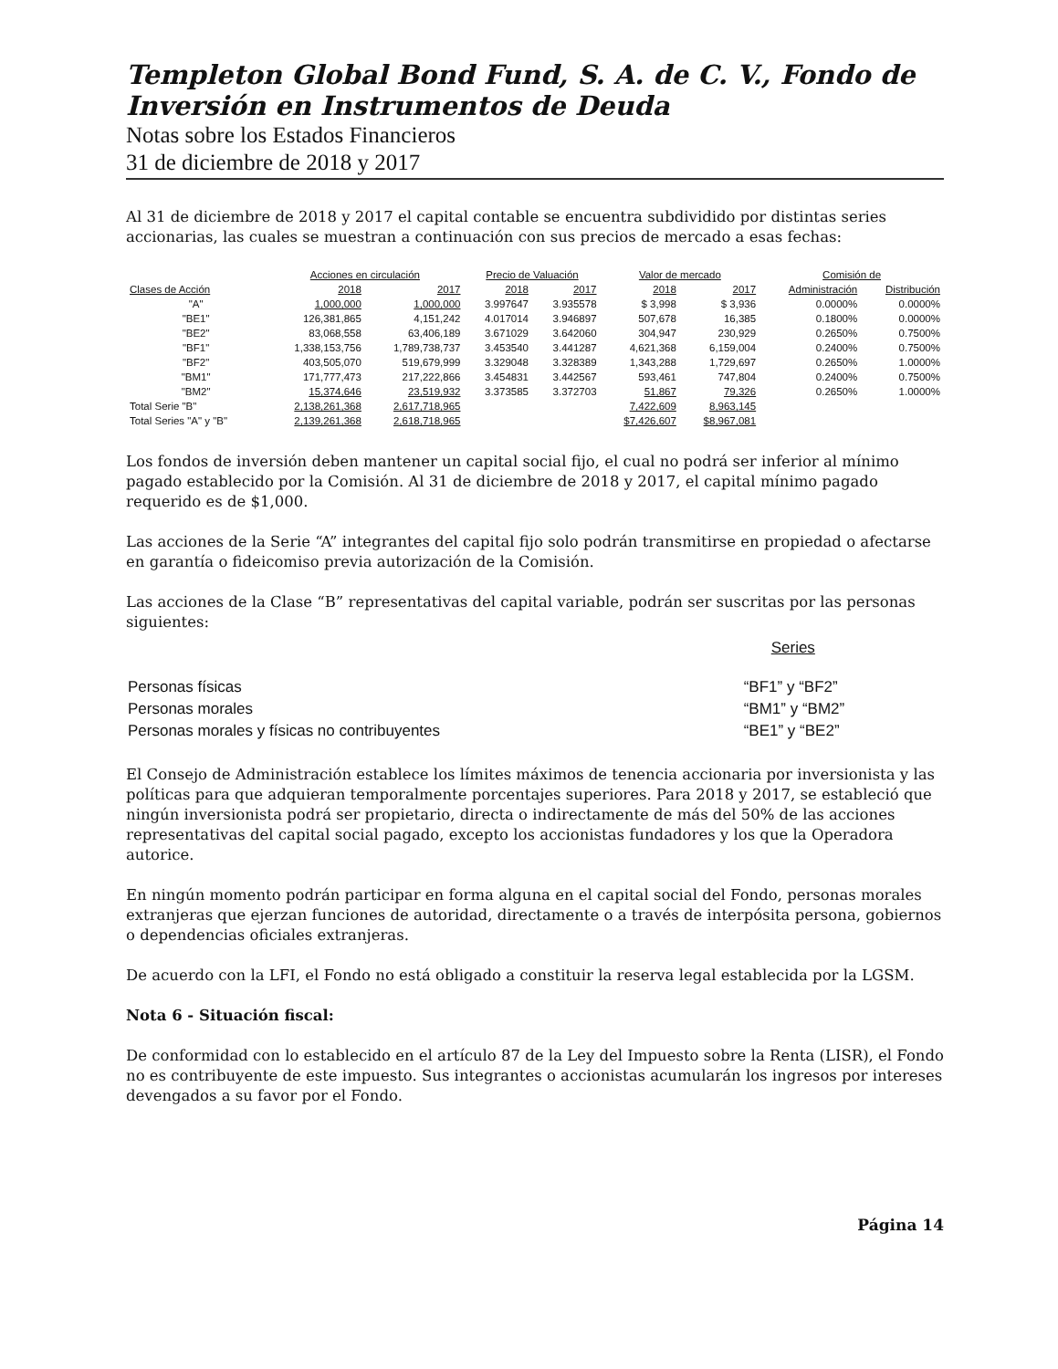Templeton Global Bond Fund, S. A. de C. V., Fondo de Inversión en Instrumentos de Deuda
Notas sobre los Estados Financieros
31 de diciembre de 2018 y 2017
Al 31 de diciembre de 2018 y 2017 el capital contable se encuentra subdividido por distintas series accionarias, las cuales se muestran a continuación con sus precios de mercado a esas fechas:
| | Acciones en circulación | | Precio de Valuación | | Valor de mercado | | Comisión de | |
| --- | --- | --- | --- | --- | --- | --- | --- | --- |
| Clases de Acción | 2018 | 2017 | 2018 | 2017 | 2018 | 2017 | Administración | Distribución |
| "A" | 1,000,000 | 1,000,000 | 3.997647 | 3.935578 | $ 3,998 | $ 3,936 | 0.0000% | 0.0000% |
| "BE1" | 126,381,865 | 4,151,242 | 4.017014 | 3.946897 | 507,678 | 16,385 | 0.1800% | 0.0000% |
| "BE2" | 83,068,558 | 63,406,189 | 3.671029 | 3.642060 | 304,947 | 230,929 | 0.2650% | 0.7500% |
| "BF1" | 1,338,153,756 | 1,789,738,737 | 3.453540 | 3.441287 | 4,621,368 | 6,159,004 | 0.2400% | 0.7500% |
| "BF2" | 403,505,070 | 519,679,999 | 3.329048 | 3.328389 | 1,343,288 | 1,729,697 | 0.2650% | 1.0000% |
| "BM1" | 171,777,473 | 217,222,866 | 3.454831 | 3.442567 | 593,461 | 747,804 | 0.2400% | 0.7500% |
| "BM2" | 15,374,646 | 23,519,932 | 3.373585 | 3.372703 | 51,867 | 79,326 | 0.2650% | 1.0000% |
| Total Serie "B" | 2,138,261,368 | 2,617,718,965 | | | 7,422,609 | 8,963,145 | | |
| Total Series "A" y "B" | 2,139,261,368 | 2,618,718,965 | | | $7,426,607 | $8,967,081 | | |
Los fondos de inversión deben mantener un capital social fijo, el cual no podrá ser inferior al mínimo pagado establecido por la Comisión. Al 31 de diciembre de 2018 y 2017, el capital mínimo pagado requerido es de $1,000.
Las acciones de la Serie “A” integrantes del capital fijo solo podrán transmitirse en propiedad o afectarse en garantía o fideicomiso previa autorización de la Comisión.
Las acciones de la Clase “B” representativas del capital variable, podrán ser suscritas por las personas siguientes:
| | Series |
| Personas físicas | “BF1” y “BF2” |
| Personas morales | “BM1” y “BM2” |
| Personas morales y físicas no contribuyentes | “BE1” y “BE2” |
El Consejo de Administración establece los límites máximos de tenencia accionaria por inversionista y las políticas para que adquieran temporalmente porcentajes superiores. Para 2018 y 2017, se estableció que ningún inversionista podrá ser propietario, directa o indirectamente de más del 50% de las acciones representativas del capital social pagado, excepto los accionistas fundadores y los que la Operadora autorice.
En ningún momento podrán participar en forma alguna en el capital social del Fondo, personas morales extranjeras que ejerzan funciones de autoridad, directamente o a través de interpósita persona, gobiernos o dependencias oficiales extranjeras.
De acuerdo con la LFI, el Fondo no está obligado a constituir la reserva legal establecida por la LGSM.
Nota 6 - Situación fiscal:
De conformidad con lo establecido en el artículo 87 de la Ley del Impuesto sobre la Renta (LISR), el Fondo no es contribuyente de este impuesto. Sus integrantes o accionistas acumularán los ingresos por intereses devengados a su favor por el Fondo.
Página 14